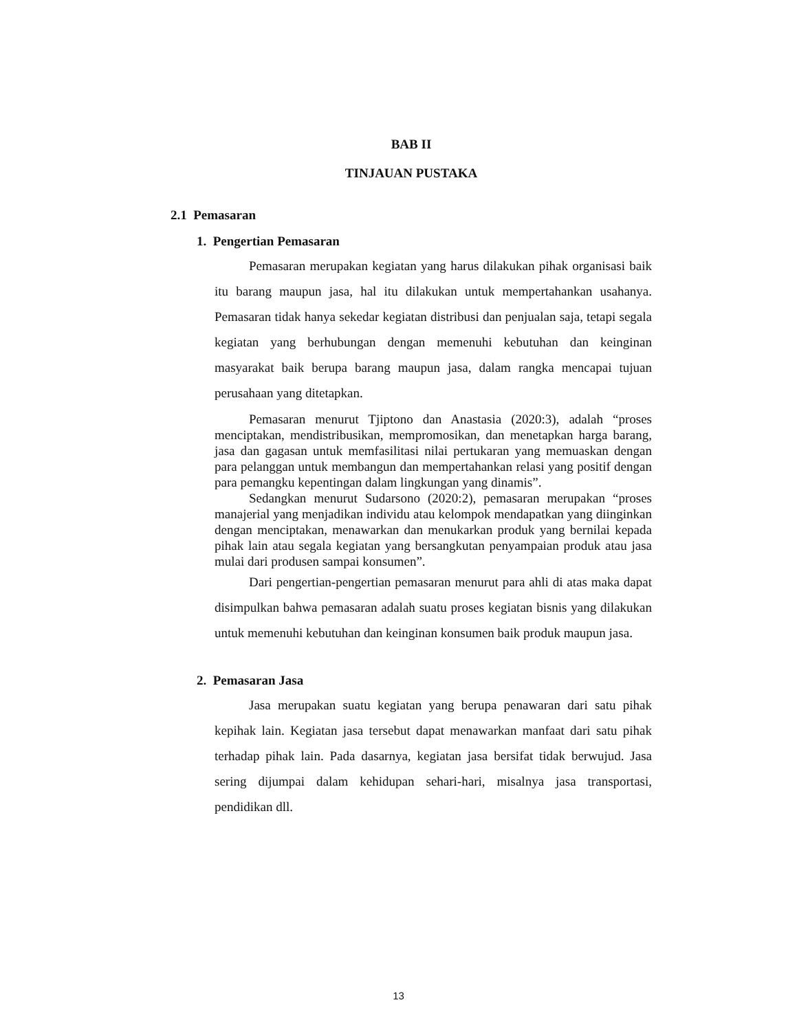BAB II
TINJAUAN PUSTAKA
2.1 Pemasaran
1. Pengertian Pemasaran
Pemasaran merupakan kegiatan yang harus dilakukan pihak organisasi baik itu barang maupun jasa, hal itu dilakukan untuk mempertahankan usahanya. Pemasaran tidak hanya sekedar kegiatan distribusi dan penjualan saja, tetapi segala kegiatan yang berhubungan dengan memenuhi kebutuhan dan keinginan masyarakat baik berupa barang maupun jasa, dalam rangka mencapai tujuan perusahaan yang ditetapkan.
Pemasaran menurut Tjiptono dan Anastasia (2020:3), adalah “proses menciptakan, mendistribusikan, mempromosikan, dan menetapkan harga barang, jasa dan gagasan untuk memfasilitasi nilai pertukaran yang memuaskan dengan para pelanggan untuk membangun dan mempertahankan relasi yang positif dengan para pemangku kepentingan dalam lingkungan yang dinamis”.
Sedangkan menurut Sudarsono (2020:2), pemasaran merupakan “proses manajerial yang menjadikan individu atau kelompok mendapatkan yang diinginkan dengan menciptakan, menawarkan dan menukarkan produk yang bernilai kepada pihak lain atau segala kegiatan yang bersangkutan penyampaian produk atau jasa mulai dari produsen sampai konsumen”.
Dari pengertian-pengertian pemasaran menurut para ahli di atas maka dapat disimpulkan bahwa pemasaran adalah suatu proses kegiatan bisnis yang dilakukan untuk memenuhi kebutuhan dan keinginan konsumen baik produk maupun jasa.
2. Pemasaran Jasa
Jasa merupakan suatu kegiatan yang berupa penawaran dari satu pihak kepihak lain. Kegiatan jasa tersebut dapat menawarkan manfaat dari satu pihak terhadap pihak lain. Pada dasarnya, kegiatan jasa bersifat tidak berwujud. Jasa sering dijumpai dalam kehidupan sehari-hari, misalnya jasa transportasi, pendidikan dll.
13